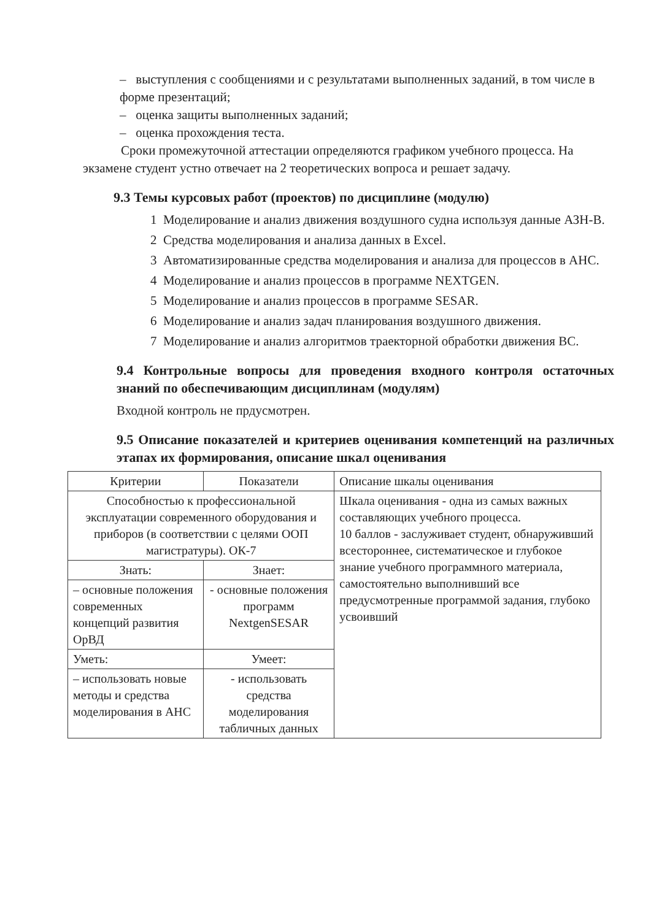– выступления с сообщениями и с результатами выполненных заданий, в том числе в форме презентаций;
– оценка защиты выполненных заданий;
– оценка прохождения теста.
Сроки промежуточной аттестации определяются графиком учебного процесса. На экзамене студент устно отвечает на 2 теоретических вопроса и решает задачу.
9.3 Темы курсовых работ (проектов) по дисциплине (модулю)
1 Моделирование и анализ движения воздушного судна используя данные АЗН-В.
2 Средства моделирования и анализа данных в Excel.
3 Автоматизированные средства моделирования и анализа для процессов в АНС.
4 Моделирование и анализ процессов в программе NEXTGEN.
5 Моделирование и анализ процессов в программе SESAR.
6 Моделирование и анализ задач планирования воздушного движения.
7 Моделирование и анализ алгоритмов траекторной обработки движения ВС.
9.4 Контрольные вопросы для проведения входного контроля остаточных знаний по обеспечивающим дисциплинам (модулям)
Входной контроль не прдусмотрен.
9.5 Описание показателей и критериев оценивания компетенций на различных этапах их формирования, описание шкал оценивания
| Критерии | Показатели | Описание шкалы оценивания |
| --- | --- | --- |
| Способностью к профессиональной эксплуатации современного оборудования и приборов (в соответствии с целями ООП магистратуры). ОК-7 | | Шкала оценивания - одна из самых важных составляющих учебного процесса. 10 баллов - заслуживает студент, обнаруживший всестороннее, систематическое и глубокое знание учебного программного материала, самостоятельно выполнивший все предусмотренные программой задания, глубоко усвоивший |
| Знать: | Знает: | |
| – основные положения современных концепций развития ОрВД | - основные положения программ NextgenSESAR | |
| Уметь: | Умеет: | |
| – использовать новые методы и средства моделирования в АНС | - использовать средства моделирования табличных данных | |